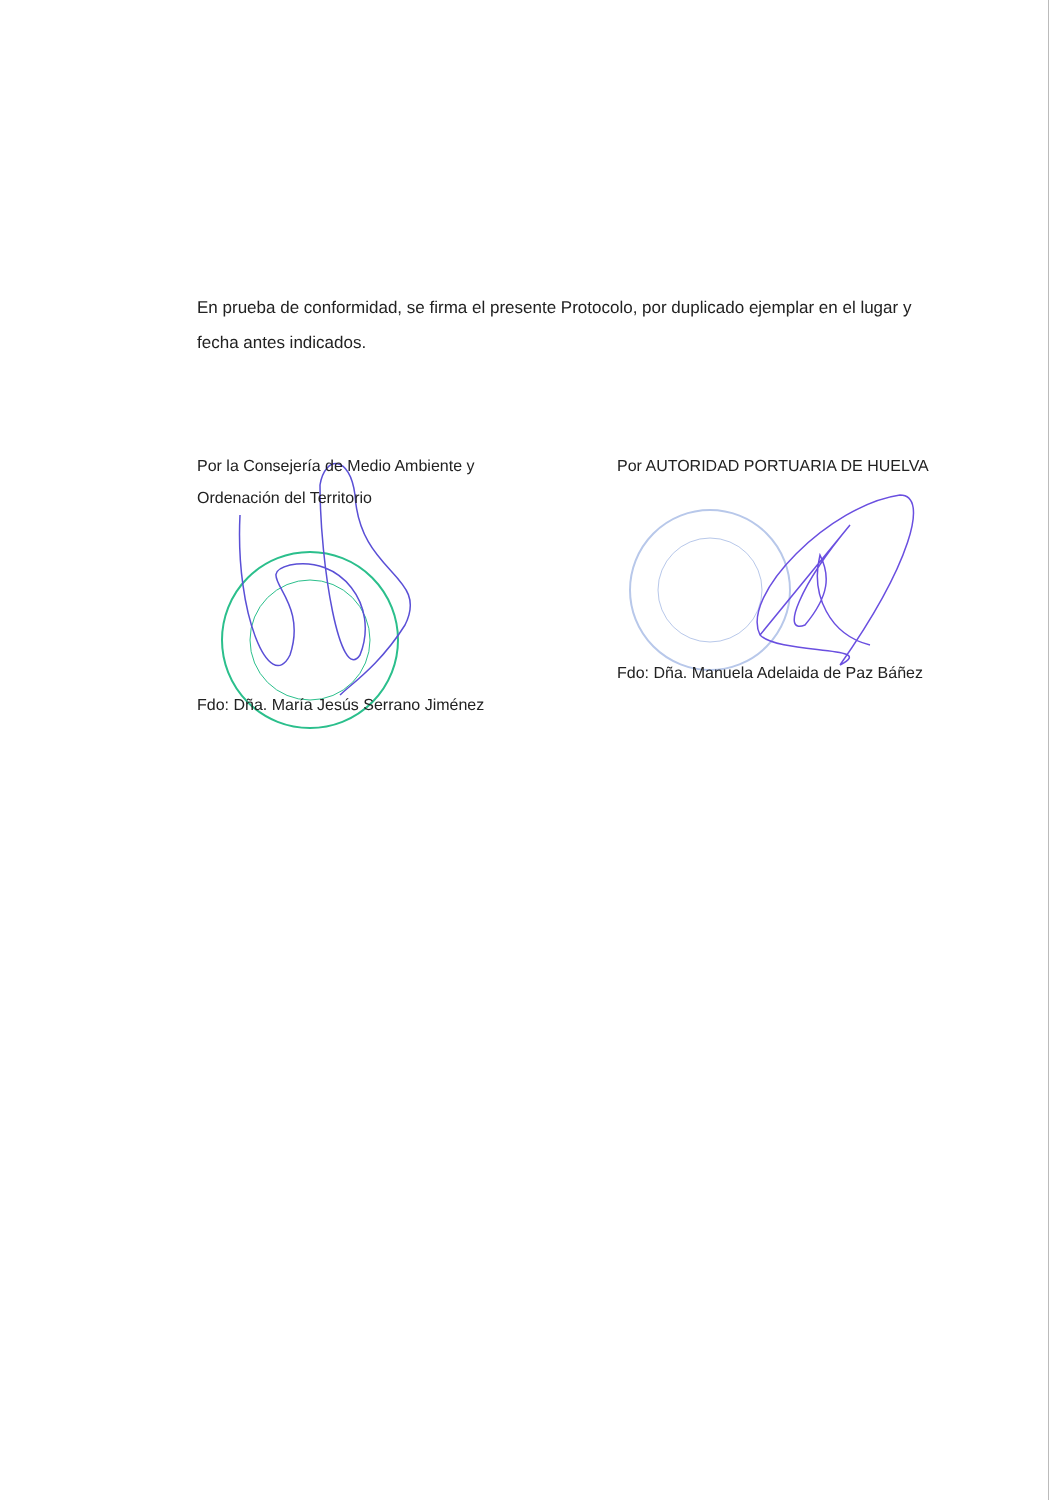En prueba de conformidad, se firma el presente Protocolo, por duplicado ejemplar en el lugar y fecha antes indicados.
Por la Consejería de Medio Ambiente y Ordenación del Territorio
Fdo: Dña. María Jesús Serrano Jiménez
Por AUTORIDAD PORTUARIA DE HUELVA
Fdo: Dña. Manuela Adelaida de Paz Báñez